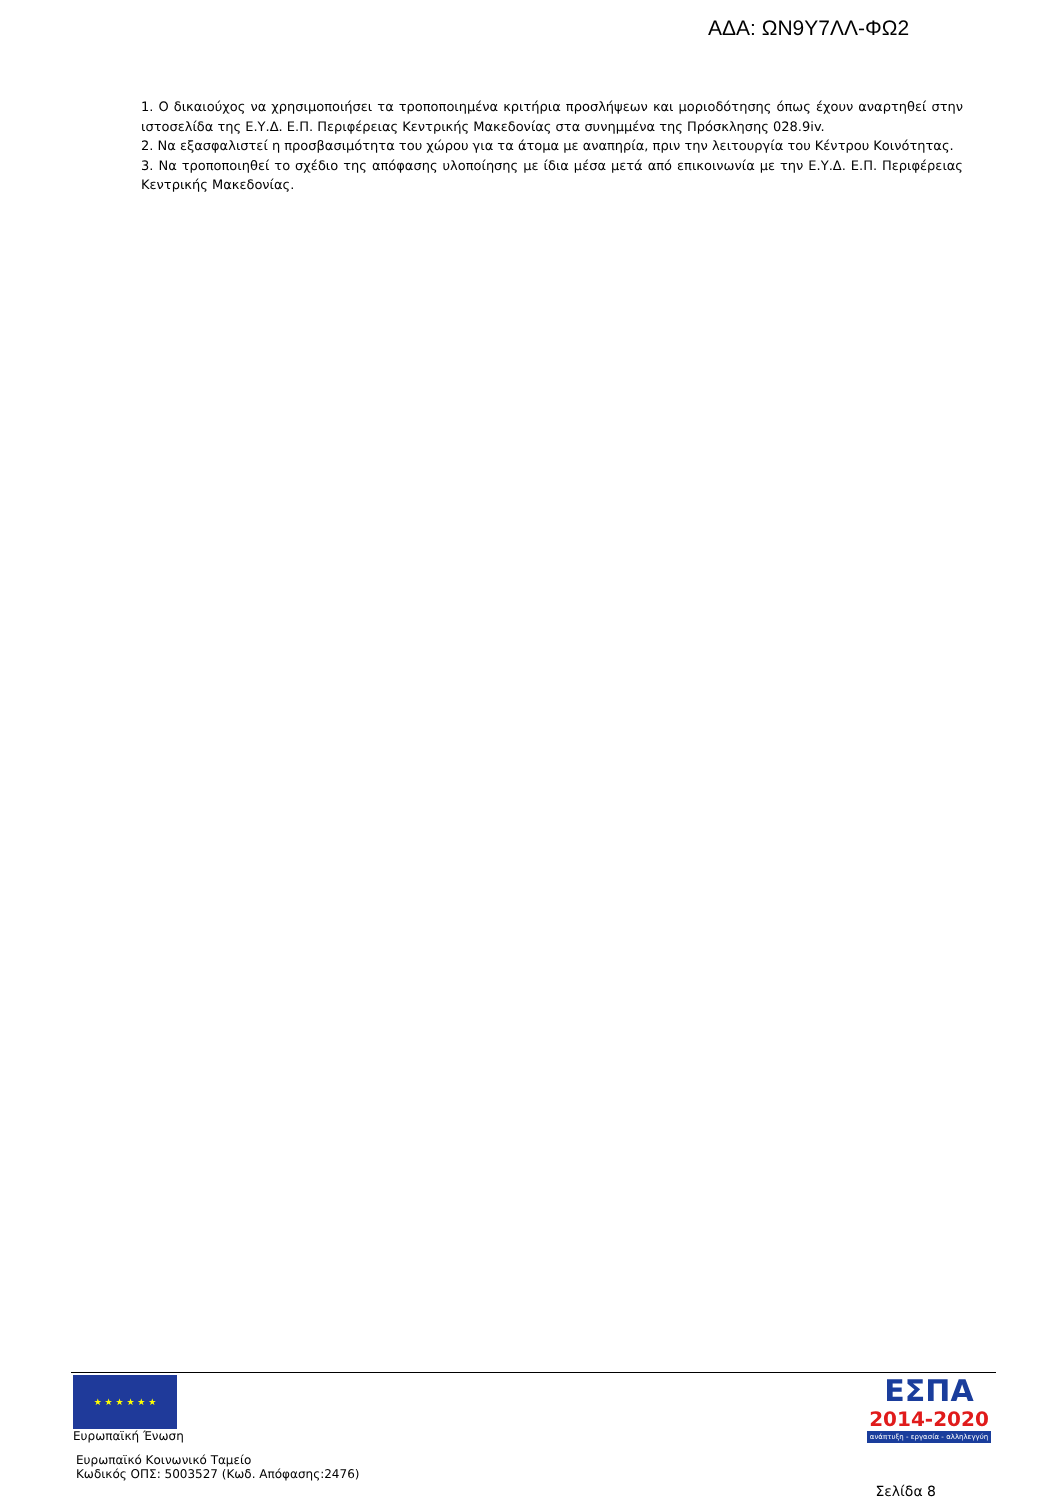ΑΔΑ: ΩΝ9Υ7ΛΛ-ΦΩ2
1. Ο δικαιούχος να χρησιμοποιήσει τα τροποποιημένα κριτήρια προσλήψεων και μοριοδότησης όπως έχουν αναρτηθεί στην ιστοσελίδα της Ε.Υ.Δ. Ε.Π. Περιφέρειας Κεντρικής Μακεδονίας στα συνημμένα της Πρόσκλησης 028.9iv.
2. Να εξασφαλιστεί η προσβασιμότητα του χώρου για τα άτομα με αναπηρία, πριν την λειτουργία του Κέντρου Κοινότητας.
3. Να τροποποιηθεί το σχέδιο της απόφασης υλοποίησης με ίδια μέσα μετά από επικοινωνία με την Ε.Υ.Δ. Ε.Π. Περιφέρειας Κεντρικής Μακεδονίας.
★ ★ ★ ★ ★ ★
Ευρωπαϊκή Ένωση
Ευρωπαϊκό Κοινωνικό Ταμείο
Κωδικός ΟΠΣ: 5003527 (Κωδ. Απόφασης:2476)
ΕΣΠΑ
2014-2020
ανάπτυξη - εργασία - αλληλεγγύη
Σελίδα 8